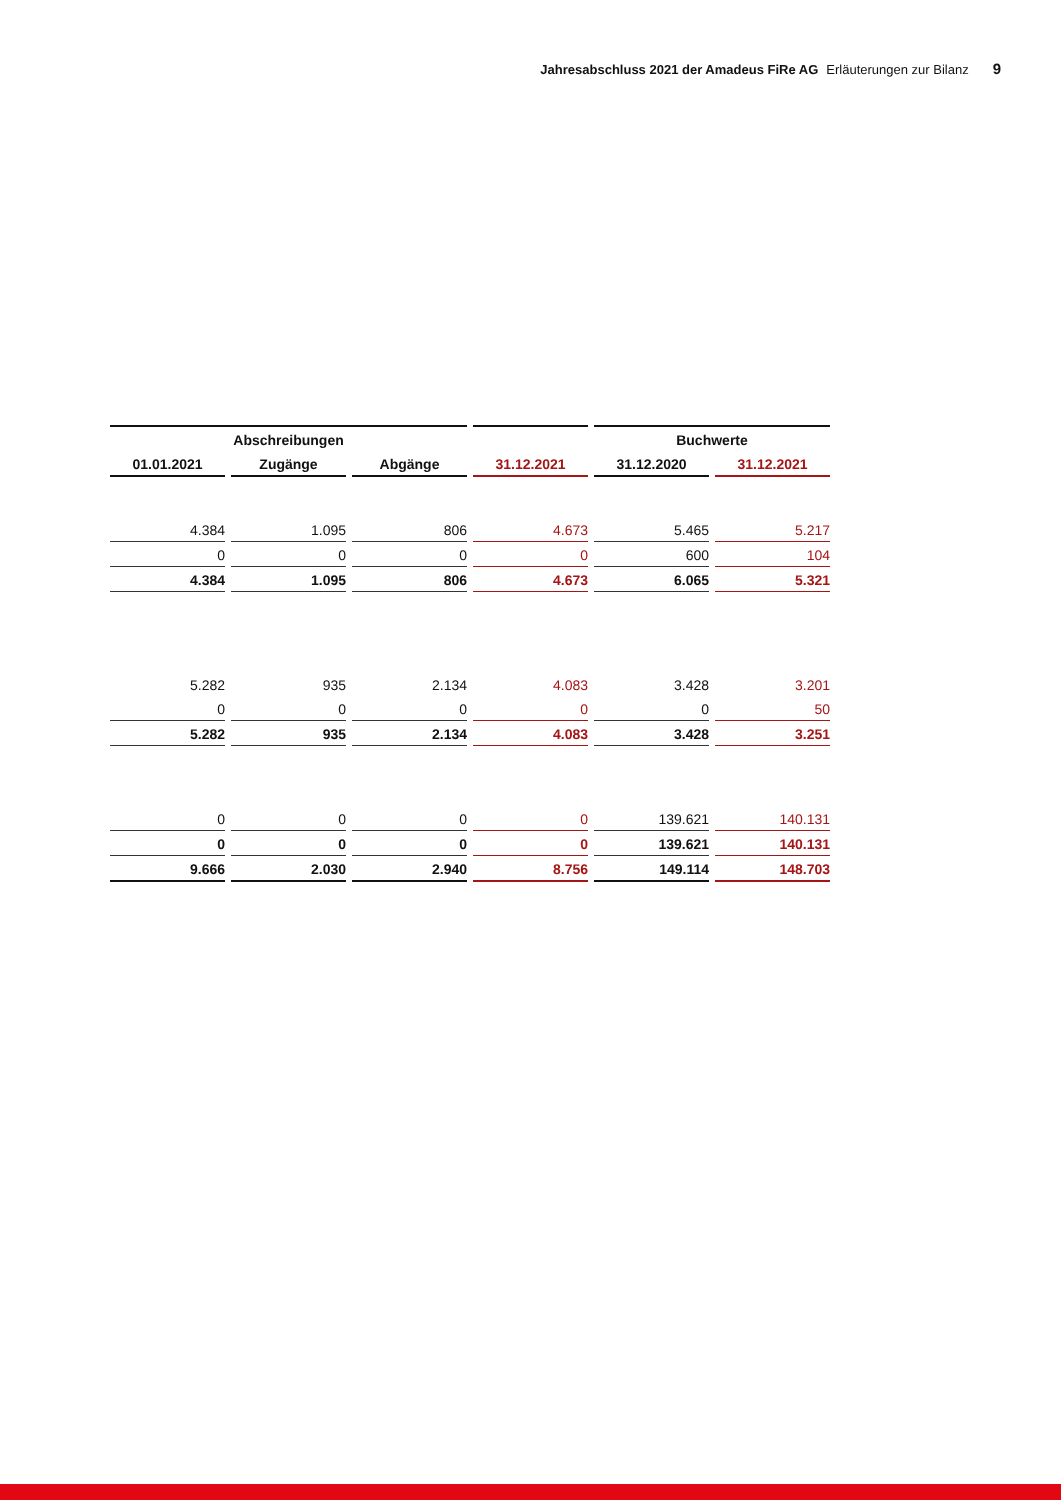Jahresabschluss 2021 der Amadeus FiRe AG Erläuterungen zur Bilanz 9
| Abschreibungen | | | | Buchwerte | |
| --- | --- | --- | --- | --- | --- |
| 01.01.2021 | Zugänge | Abgänge | 31.12.2021 | 31.12.2020 | 31.12.2021 |
| 4.384 | 1.095 | 806 | 4.673 | 5.465 | 5.217 |
| 0 | 0 | 0 | 0 | 600 | 104 |
| 4.384 | 1.095 | 806 | 4.673 | 6.065 | 5.321 |
| 5.282 | 935 | 2.134 | 4.083 | 3.428 | 3.201 |
| 0 | 0 | 0 | 0 | 0 | 50 |
| 5.282 | 935 | 2.134 | 4.083 | 3.428 | 3.251 |
| 0 | 0 | 0 | 0 | 139.621 | 140.131 |
| 0 | 0 | 0 | 0 | 139.621 | 140.131 |
| 9.666 | 2.030 | 2.940 | 8.756 | 149.114 | 148.703 |